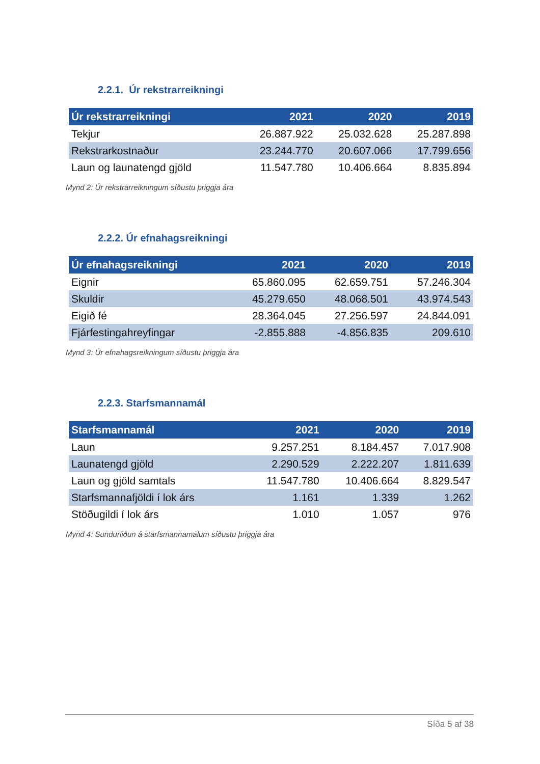2.2.1. Úr rekstrarreikningi
| Úr rekstrarreikningi | 2021 | 2020 | 2019 |
| --- | --- | --- | --- |
| Tekjur | 26.887.922 | 25.032.628 | 25.287.898 |
| Rekstrarkostnaður | 23.244.770 | 20.607.066 | 17.799.656 |
| Laun og launatengd gjöld | 11.547.780 | 10.406.664 | 8.835.894 |
Mynd 2: Úr rekstrarreikningum síðustu þriggja ára
2.2.2. Úr efnahagsreikningi
| Úr efnahagsreikningi | 2021 | 2020 | 2019 |
| --- | --- | --- | --- |
| Eignir | 65.860.095 | 62.659.751 | 57.246.304 |
| Skuldir | 45.279.650 | 48.068.501 | 43.974.543 |
| Eigið fé | 28.364.045 | 27.256.597 | 24.844.091 |
| Fjárfestingahreyfingar | -2.855.888 | -4.856.835 | 209.610 |
Mynd 3: Úr efnahagsreikningum síðustu þriggja ára
2.2.3. Starfsmannamál
| Starfsmannamál | 2021 | 2020 | 2019 |
| --- | --- | --- | --- |
| Laun | 9.257.251 | 8.184.457 | 7.017.908 |
| Launatengd gjöld | 2.290.529 | 2.222.207 | 1.811.639 |
| Laun og gjöld samtals | 11.547.780 | 10.406.664 | 8.829.547 |
| Starfsmannafjöldi í lok árs | 1.161 | 1.339 | 1.262 |
| Stöðugildi í lok árs | 1.010 | 1.057 | 976 |
Mynd 4: Sundurliðun á starfsmannamálum síðustu þriggja ára
Síða 5 af 38